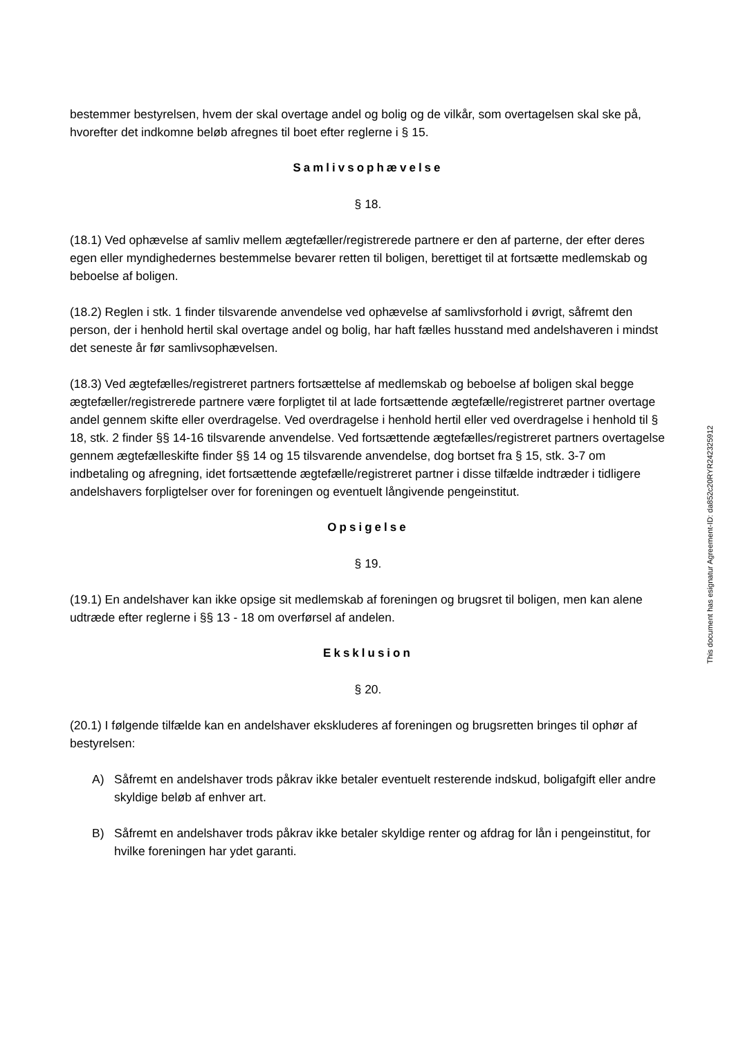bestemmer bestyrelsen, hvem der skal overtage andel og bolig og de vilkår, som overtagelsen skal ske på, hvorefter det indkomne beløb afregnes til boet efter reglerne i § 15.
Samlivsophævelse
§ 18.
(18.1) Ved ophævelse af samliv mellem ægtefæller/registrerede partnere er den af parterne, der efter deres egen eller myndighedernes bestemmelse bevarer retten til boligen, berettiget til at fortsætte medlemskab og beboelse af boligen.
(18.2) Reglen i stk. 1 finder tilsvarende anvendelse ved ophævelse af samlivsforhold i øvrigt, såfremt den person, der i henhold hertil skal overtage andel og bolig, har haft fælles husstand med andelshaveren i mindst det seneste år før samlivsophævelsen.
(18.3) Ved ægtefælles/registreret partners fortsættelse af medlemskab og beboelse af boligen skal begge ægtefæller/registrerede partnere være forpligtet til at lade fortsættende ægtefælle/registreret partner overtage andel gennem skifte eller overdragelse. Ved overdragelse i henhold hertil eller ved overdragelse i henhold til § 18, stk. 2 finder §§ 14-16 tilsvarende anvendelse. Ved fortsættende ægtefælles/registreret partners overtagelse gennem ægtefælleskifte finder §§ 14 og 15 tilsvarende anvendelse, dog bortset fra § 15, stk. 3-7 om indbetaling og afregning, idet fortsættende ægtefælle/registreret partner i disse tilfælde indtræder i tidligere andelshavers forpligtelser over for foreningen og eventuelt långivende pengeinstitut.
Opsigelse
§ 19.
(19.1) En andelshaver kan ikke opsige sit medlemskab af foreningen og brugsret til boligen, men kan alene udtræde efter reglerne i §§ 13 - 18 om overførsel af andelen.
Eksklusion
§ 20.
(20.1) I følgende tilfælde kan en andelshaver ekskluderes af foreningen og brugsretten bringes til ophør af bestyrelsen:
A) Såfremt en andelshaver trods påkrav ikke betaler eventuelt resterende indskud, boligafgift eller andre skyldige beløb af enhver art.
B) Såfremt en andelshaver trods påkrav ikke betaler skyldige renter og afdrag for lån i pengeinstitut, for hvilke foreningen har ydet garanti.
This document has esignatur Agreement-ID: da852c20RYR242325912